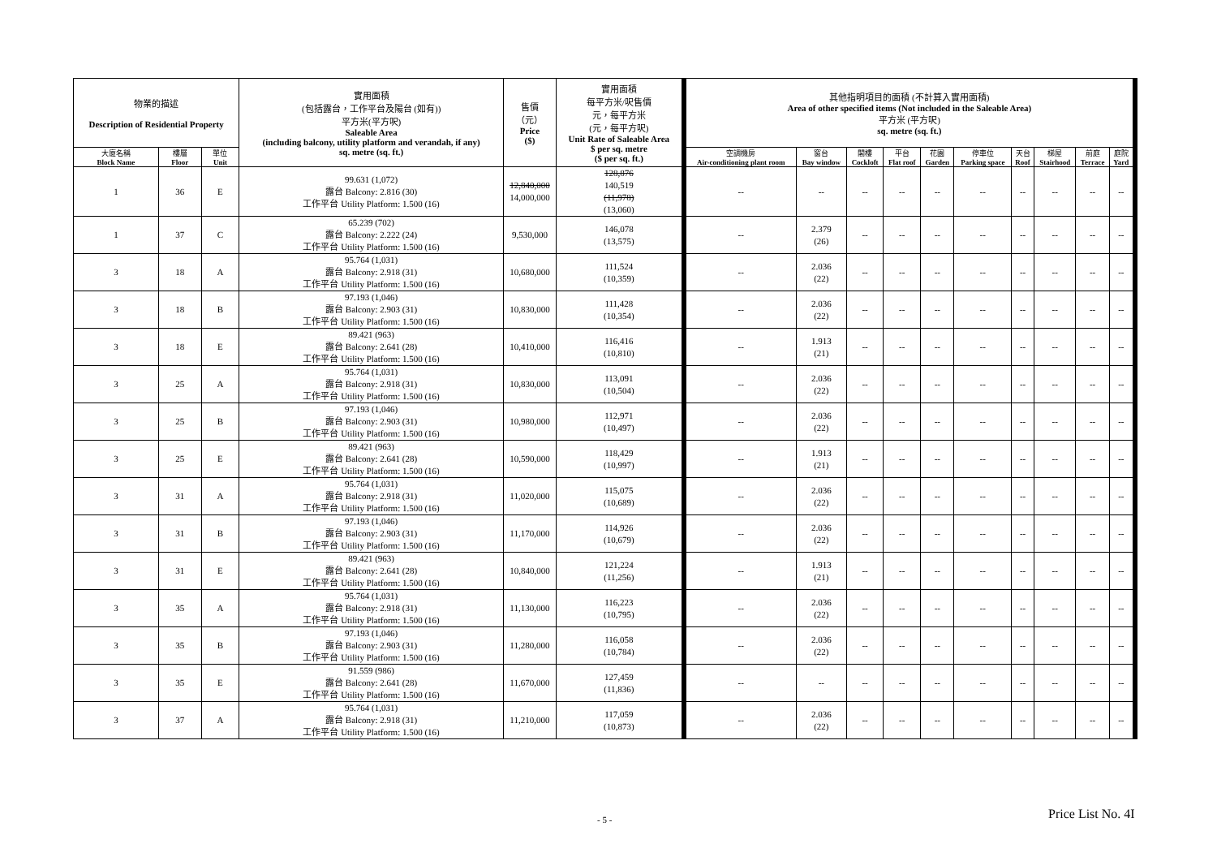| 物業的描述 Description of Residential Property | | | 實用面積 (包括露台，工作平台及陽台 (如有)) 平方米(平方呎) Saleable Area (including balcony, utility platform and verandah, if any) sq. metre (sq. ft.) | 售價 （元） Price ($) | 實用面積 每平方米/呎售價 元，每平方米 (元，每平方呎) Unit Rate of Saleable Area $ per sq. metre ($ per sq. ft.) | 其他指明項目的面積 (不計算入實用面積) Area of other specified items (Not included in the Saleable Area) 平方米 (平方呎) sq. metre (sq. ft.) | | | | | | | | | |
| --- | --- | --- | --- | --- | --- | --- | --- | --- | --- | --- | --- | --- | --- | --- | --- |
| 大廈名稱 Block Name | 樓層 Floor | 單位 Unit | | | | 空調機房 Air-conditioning plant room | 窗台 Bay window | 閣樓 Cockloft | 平台 Flat roof | 花園 Garden | 停車位 Parking space | 天台 Roof | 梯屋 Stairhood | 前庭 Terrace | 庭院 Yard |
| 1 | 36 | E | 99.631 (1,072) 露台 Balcony: 2.816 (30) 工作平台 Utility Platform: 1.500 (16) | 12,840,000 14,000,000 | 128,876 140,519 (11,978) (13,060) | -- | -- | -- | -- | -- | -- | -- | -- | -- | -- |
| 1 | 37 | C | 65.239 (702) 露台 Balcony: 2.222 (24) 工作平台 Utility Platform: 1.500 (16) | 9,530,000 | 146,078 (13,575) | -- | 2.379 (26) | -- | -- | -- | -- | -- | -- | -- | -- |
| 3 | 18 | A | 95.764 (1,031) 露台 Balcony: 2.918 (31) 工作平台 Utility Platform: 1.500 (16) | 10,680,000 | 111,524 (10,359) | -- | 2.036 (22) | -- | -- | -- | -- | -- | -- | -- | -- |
| 3 | 18 | B | 97.193 (1,046) 露台 Balcony: 2.903 (31) 工作平台 Utility Platform: 1.500 (16) | 10,830,000 | 111,428 (10,354) | -- | 2.036 (22) | -- | -- | -- | -- | -- | -- | -- | -- |
| 3 | 18 | E | 89.421 (963) 露台 Balcony: 2.641 (28) 工作平台 Utility Platform: 1.500 (16) | 10,410,000 | 116,416 (10,810) | -- | 1.913 (21) | -- | -- | -- | -- | -- | -- | -- | -- |
| 3 | 25 | A | 95.764 (1,031) 露台 Balcony: 2.918 (31) 工作平台 Utility Platform: 1.500 (16) | 10,830,000 | 113,091 (10,504) | -- | 2.036 (22) | -- | -- | -- | -- | -- | -- | -- | -- |
| 3 | 25 | B | 97.193 (1,046) 露台 Balcony: 2.903 (31) 工作平台 Utility Platform: 1.500 (16) | 10,980,000 | 112,971 (10,497) | -- | 2.036 (22) | -- | -- | -- | -- | -- | -- | -- | -- |
| 3 | 25 | E | 89.421 (963) 露台 Balcony: 2.641 (28) 工作平台 Utility Platform: 1.500 (16) | 10,590,000 | 118,429 (10,997) | -- | 1.913 (21) | -- | -- | -- | -- | -- | -- | -- | -- |
| 3 | 31 | A | 95.764 (1,031) 露台 Balcony: 2.918 (31) 工作平台 Utility Platform: 1.500 (16) | 11,020,000 | 115,075 (10,689) | -- | 2.036 (22) | -- | -- | -- | -- | -- | -- | -- | -- |
| 3 | 31 | B | 97.193 (1,046) 露台 Balcony: 2.903 (31) 工作平台 Utility Platform: 1.500 (16) | 11,170,000 | 114,926 (10,679) | -- | 2.036 (22) | -- | -- | -- | -- | -- | -- | -- | -- |
| 3 | 31 | E | 89.421 (963) 露台 Balcony: 2.641 (28) 工作平台 Utility Platform: 1.500 (16) | 10,840,000 | 121,224 (11,256) | -- | 1.913 (21) | -- | -- | -- | -- | -- | -- | -- | -- |
| 3 | 35 | A | 95.764 (1,031) 露台 Balcony: 2.918 (31) 工作平台 Utility Platform: 1.500 (16) | 11,130,000 | 116,223 (10,795) | -- | 2.036 (22) | -- | -- | -- | -- | -- | -- | -- | -- |
| 3 | 35 | B | 97.193 (1,046) 露台 Balcony: 2.903 (31) 工作平台 Utility Platform: 1.500 (16) | 11,280,000 | 116,058 (10,784) | -- | 2.036 (22) | -- | -- | -- | -- | -- | -- | -- | -- |
| 3 | 35 | E | 91.559 (986) 露台 Balcony: 2.641 (28) 工作平台 Utility Platform: 1.500 (16) | 11,670,000 | 127,459 (11,836) | -- | -- | -- | -- | -- | -- | -- | -- | -- | -- |
| 3 | 37 | A | 95.764 (1,031) 露台 Balcony: 2.918 (31) 工作平台 Utility Platform: 1.500 (16) | 11,210,000 | 117,059 (10,873) | -- | 2.036 (22) | -- | -- | -- | -- | -- | -- | -- | -- |
- 5 - Price List No. 4I